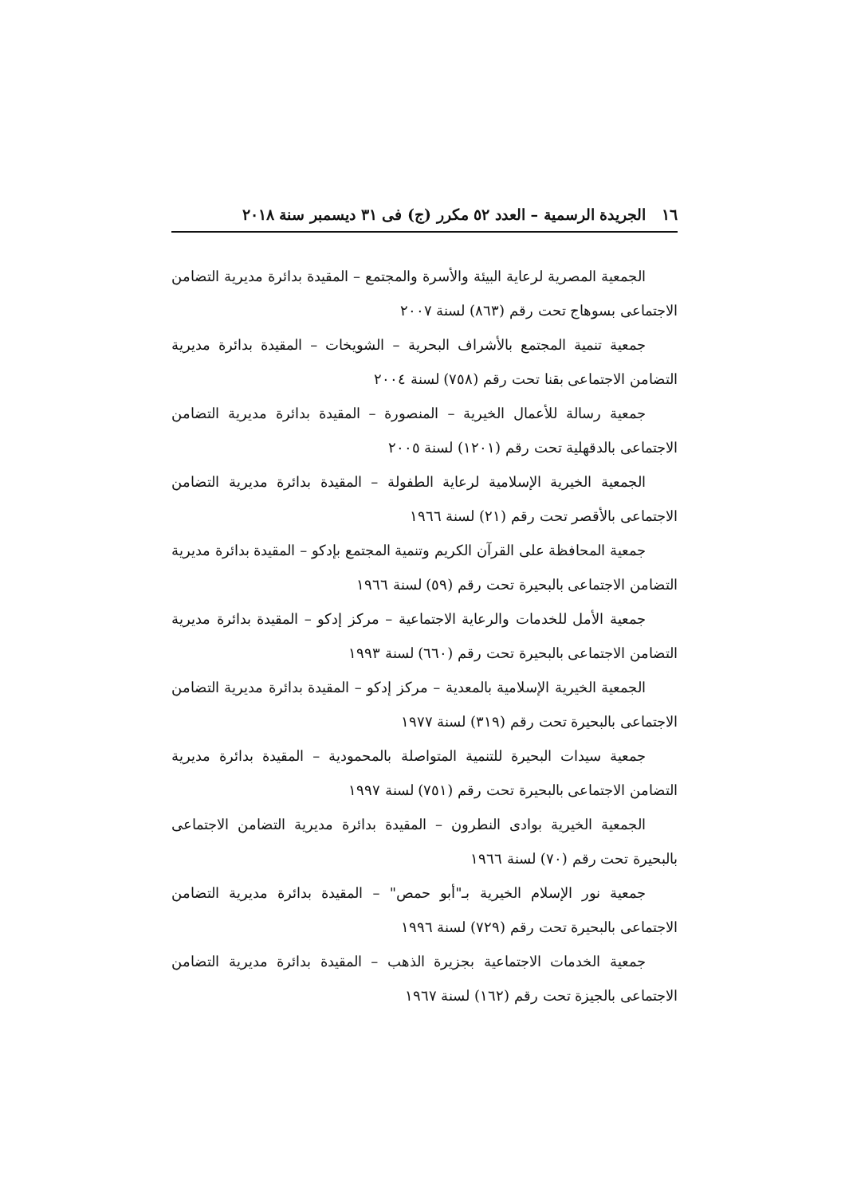١٦ الجريدة الرسمية – العدد ٥٢ مكرر (ج) فى ٣١ ديسمبر سنة ٢٠١٨
الجمعية المصرية لرعاية البيئة والأسرة والمجتمع – المقيدة بدائرة مديرية التضامن الاجتماعى بسوهاج تحت رقم (٨٦٣) لسنة ٢٠٠٧
جمعية تنمية المجتمع بالأشراف البحرية – الشويخات – المقيدة بدائرة مديرية التضامن الاجتماعى بقنا تحت رقم (٧٥٨) لسنة ٢٠٠٤
جمعية رسالة للأعمال الخيرية – المنصورة – المقيدة بدائرة مديرية التضامن الاجتماعى بالدقهلية تحت رقم (١٢٠١) لسنة ٢٠٠٥
الجمعية الخيرية الإسلامية لرعاية الطفولة – المقيدة بدائرة مديرية التضامن الاجتماعى بالأقصر تحت رقم (٢١) لسنة ١٩٦٦
جمعية المحافظة على القرآن الكريم وتنمية المجتمع بإدكو – المقيدة بدائرة مديرية التضامن الاجتماعى بالبحيرة تحت رقم (٥٩) لسنة ١٩٦٦
جمعية الأمل للخدمات والرعاية الاجتماعية – مركز إدكو – المقيدة بدائرة مديرية التضامن الاجتماعى بالبحيرة تحت رقم (٦٦٠) لسنة ١٩٩٣
الجمعية الخيرية الإسلامية بالمعدية – مركز إدكو – المقيدة بدائرة مديرية التضامن الاجتماعى بالبحيرة تحت رقم (٣١٩) لسنة ١٩٧٧
جمعية سيدات البحيرة للتنمية المتواصلة بالمحمودية – المقيدة بدائرة مديرية التضامن الاجتماعى بالبحيرة تحت رقم (٧٥١) لسنة ١٩٩٧
الجمعية الخيرية بوادى النطرون – المقيدة بدائرة مديرية التضامن الاجتماعى بالبحيرة تحت رقم (٧٠) لسنة ١٩٦٦
جمعية نور الإسلام الخيرية بـ"أبو حمص" – المقيدة بدائرة مديرية التضامن الاجتماعى بالبحيرة تحت رقم (٧٢٩) لسنة ١٩٩٦
جمعية الخدمات الاجتماعية بجزيرة الذهب – المقيدة بدائرة مديرية التضامن الاجتماعى بالجيزة تحت رقم (١٦٢) لسنة ١٩٦٧